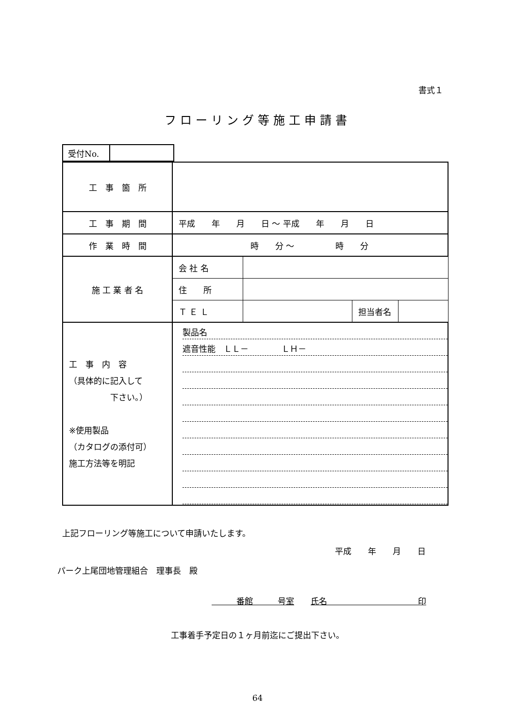書式１
フローリング等施工申請書
| 受付No. | |
| 工 事 箇 所 | | | | |
| 工 事 期 間 | 平成 年 月 日 ～ 平成 年 月 日 | | | |
| 作 業 時 間 | 時 分 ～ 時 分 | | | |
| 施 工 業 者 名 | 会 社 名 | | | |
| | 住 所 | | | |
| | Ｔ Ｅ Ｌ | | 担当者名 | |
| 工 事 内 容 （具体的に記入して 下さい。） ※使用製品 （カタログの添付可） 施工方法等を明記 | 製品名 遮音性能 ＬＬ－ ＬＨ－ | | | |
上記フローリング等施工について申請いたします。
平成　　年　　月　　日
パーク上尾団地管理組合　理事長　殿
　　　番館　　　号室　　氏名　　　　　　　　　　　印
工事着手予定日の１ヶ月前迄にご提出下さい。
64